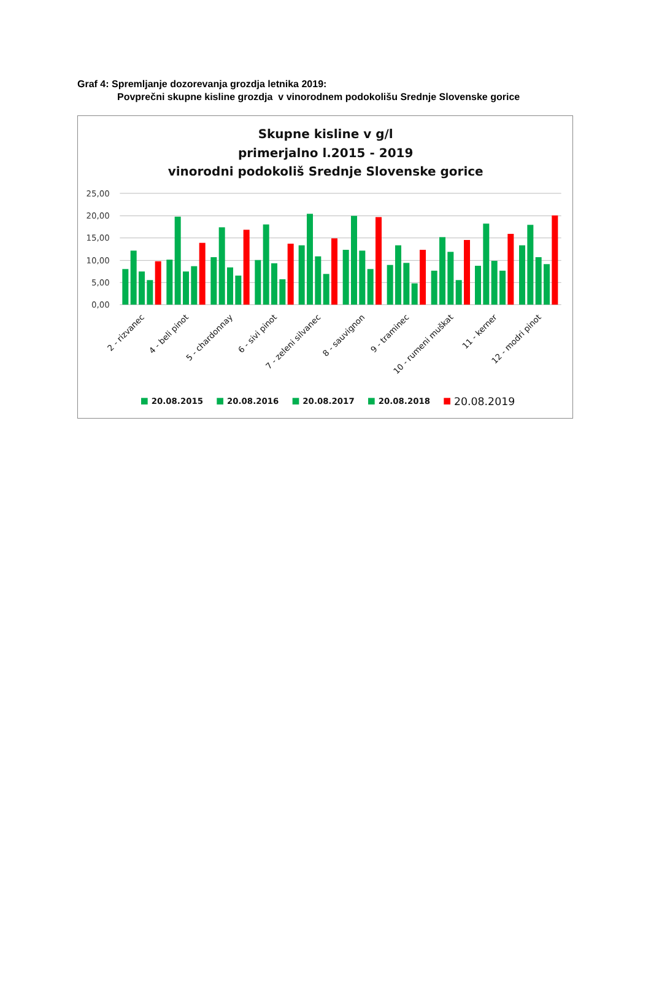Graf 4: Spremljanje dozorevanja grozdja letnika 2019:
Povprečni skupne kisline grozdja v vinorodnem podokolišu Srednje Slovenske gorice
Skupne kisline v g/l
primerjalno l.2015 - 2019
vinorodni podokoliš Srednje Slovenske gorice
25,00
20,00
15,00
10,00
5,00
0,00
2 - rizvanec
4 - beli pinot
5 - chardonnay
6 - sivi pinot
7 - zeleni silvanec
8 - sauvignon
9 - traminec
10 - rumeni muškat
11 - kerner
12 - modri pinot
20.08.2015
20.08.2016
20.08.2017
20.08.2018
20.08.2019